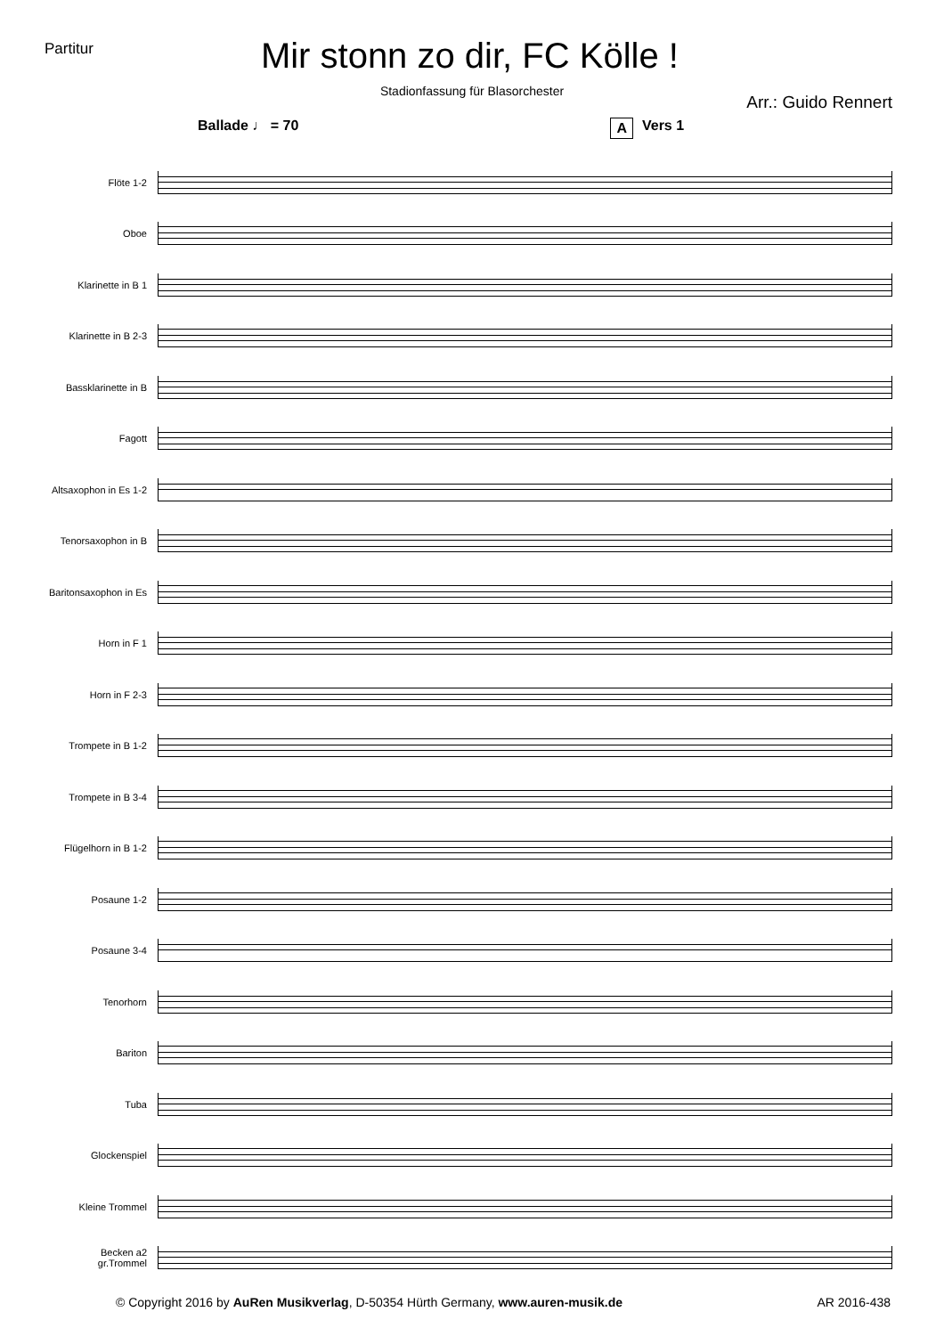Partitur
Mir stonn zo dir, FC Kölle !
Stadionfassung für Blasorchester
Arr.: Guido Rennert
Ballade ♩ = 70 A Vers 1
Flöte 1-2
Oboe
Klarinette in B 1
Klarinette in B 2-3
Bassklarinette in B
Fagott
Altsaxophon in Es 1-2
Tenorsaxophon in B
Baritonsaxophon in Es
Horn in F 1
Horn in F 2-3
Trompete in B 1-2
Trompete in B 3-4
Flügelhorn in B 1-2
Posaune 1-2
Posaune 3-4
Tenorhorn
Bariton
Tuba
Glockenspiel
Kleine Trommel
Becken a2
gr.Trommel
© Copyright 2016 by AuRen Musikverlag, D-50354 Hürth Germany, www.auren-musik.de AR 2016-438